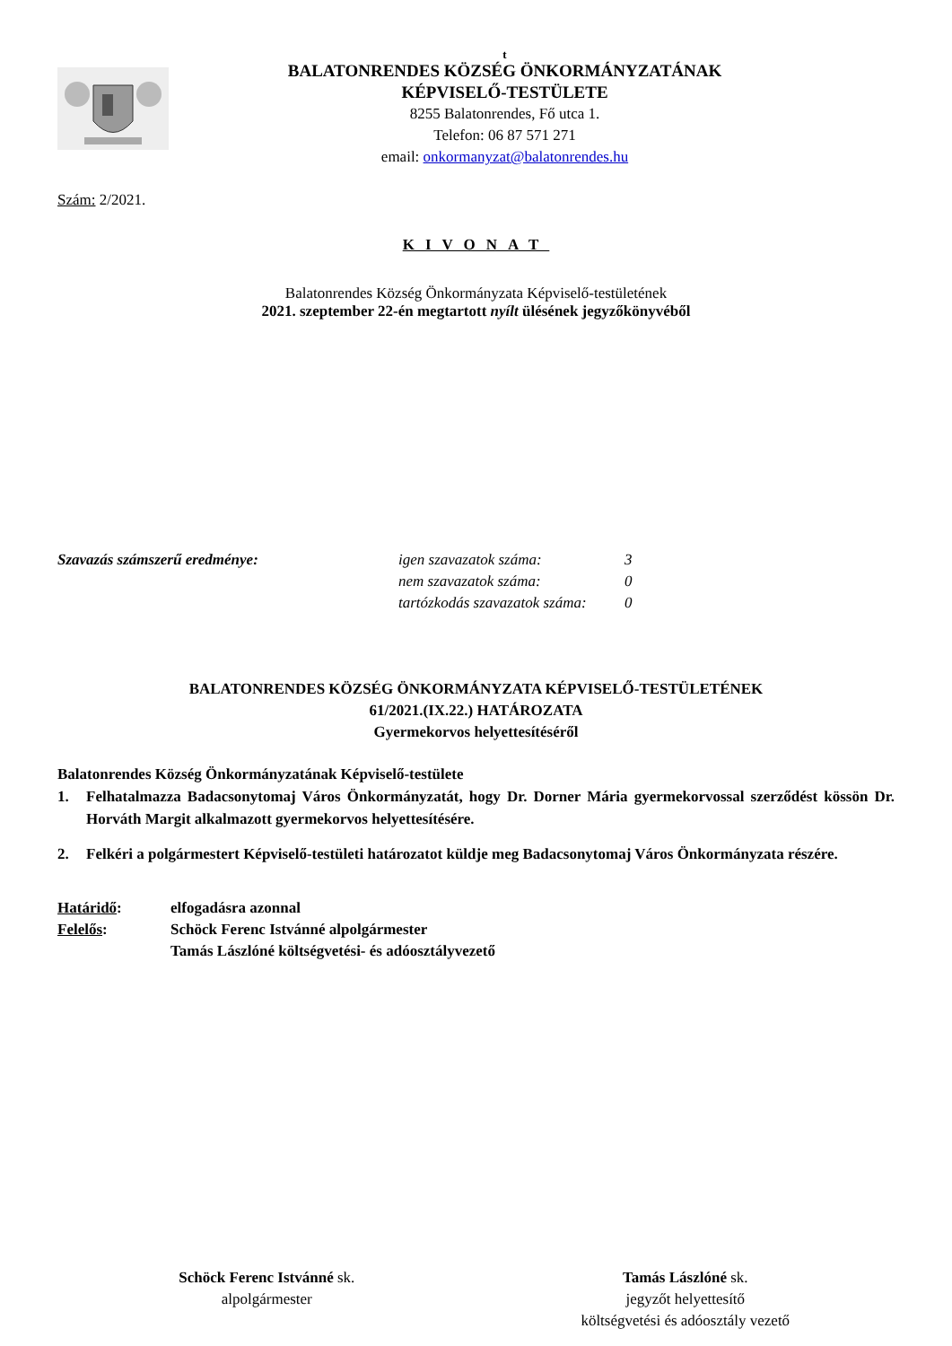t
BALATONRENDES KÖZSÉG ÖNKORMÁNYZATÁNAK
KÉPVISELŐ-TESTÜLETE
8255 Balatonrendes, Fő utca 1.
Telefon: 06 87 571 271
email: onkormanyzat@balatonrendes.hu
Szám: 2/2021.
KIVONAT
Balatonrendes Község Önkormányzata Képviselő-testületének
2021. szeptember 22-én megtartott nyílt ülésének jegyzőkönyvéből
Szavazás számszerű eredménye: igen szavazatok száma:
nem szavazatok száma:
tartózkodás szavazatok száma:
3
0
0
BALATONRENDES KÖZSÉG ÖNKORMÁNYZATA KÉPVISELŐ-TESTÜLETÉNEK
61/2021.(IX.22.) HATÁROZATA
Gyermekorvos helyettesítéséről
Balatonrendes Község Önkormányzatának Képviselő-testülete
1. Felhatalmazza Badacsonytomaj Város Önkormányzatát, hogy Dr. Dorner Mária gyermekorvossal szerződést kössön Dr. Horváth Margit alkalmazott gyermekorvos helyettesítésére.
2. Felkéri a polgármestert Képviselő-testületi határozatot küldje meg Badacsonytomaj Város Önkormányzata részére.
Határidő: elfogadásra azonnal
Felelős: Schöck Ferenc Istvánné alpolgármester
Tamás Lászlóné költségvetési- és adóosztályvezető
Schöck Ferenc Istvánné sk.
alpolgármester
Tamás Lászlóné sk.
jegyzőt helyettesítő
költségvetési és adóosztály vezető